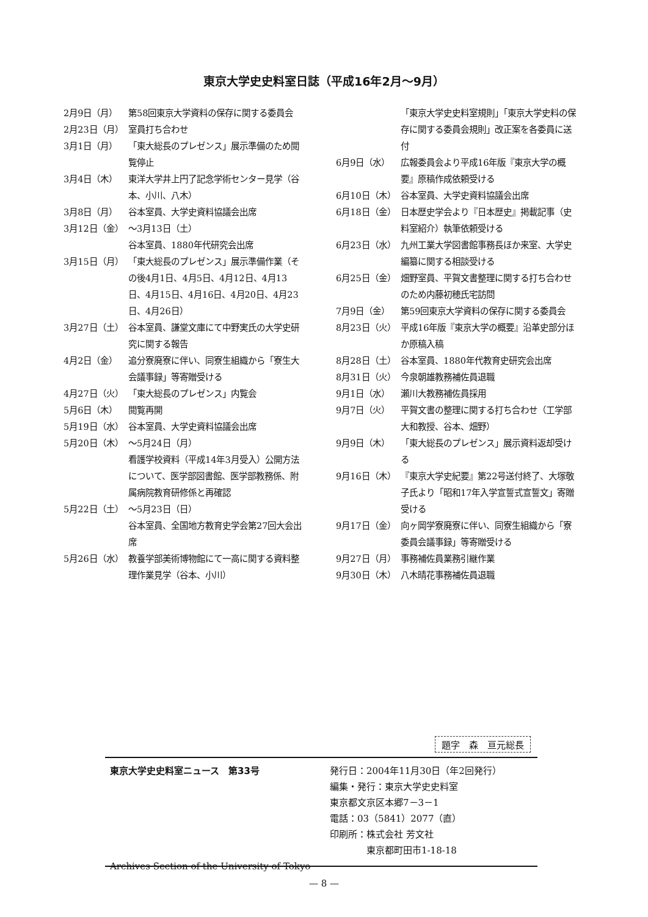東京大学史史料室日誌（平成16年2月～9月）
2月9日（月） 第58回東京大学資料の保存に関する委員会
2月23日（月） 室員打ち合わせ
3月1日（月） 「東大総長のプレゼンス」展示準備のため閲覧停止
3月4日（木） 東洋大学井上円了記念学術センター見学（谷本、小川、八木）
3月8日（月） 谷本室員、大学史資料協議会出席
3月12日（金） ～3月13日（土）
谷本室員、1880年代研究会出席
3月15日（月） 「東大総長のプレゼンス」展示準備作業（その後4月1日、4月5日、4月12日、4月13日、4月15日、4月16日、4月20日、4月23日、4月26日）
3月27日（土） 谷本室員、謙堂文庫にて中野実氏の大学史研究に関する報告
4月2日（金） 追分寮廃寮に伴い、同寮生組織から「寮生大会議事録」等寄贈受ける
4月27日（火） 「東大総長のプレゼンス」内覧会
5月6日（木） 閲覧再開
5月19日（水） 谷本室員、大学史資料協議会出席
5月20日（木） ～5月24日（月）
看護学校資料（平成14年3月受入）公開方法について、医学部図書館、医学部教務係、附属病院教育研修係と再確認
5月22日（土） ～5月23日（日）
谷本室員、全国地方教育史学会第27回大会出席
5月26日（水） 教養学部美術博物館にて一高に関する資料整理作業見学（谷本、小川）
「東京大学史史料室規則」「東京大学史料の保存に関する委員会規則」改正案を各委員に送付
6月9日（水） 広報委員会より平成16年版『東京大学の概要』原稿作成依頼受ける
6月10日（木） 谷本室員、大学史資料協議会出席
6月18日（金） 日本歴史学会より『日本歴史』掲載記事（史料室紹介）執筆依頼受ける
6月23日（水） 九州工業大学図書館事務長ほか来室、大学史編纂に関する相談受ける
6月25日（金） 畑野室員、平賀文書整理に関する打ち合わせのため内藤初穂氏宅訪問
7月9日（金） 第59回東京大学資料の保存に関する委員会
8月23日（火） 平成16年版『東京大学の概要』沿革史部分ほか原稿入稿
8月28日（土） 谷本室員、1880年代教育史研究会出席
8月31日（火） 今泉朝雄教務補佐員退職
9月1日（水） 瀬川大教務補佐員採用
9月7日（火） 平賀文書の整理に関する打ち合わせ（工学部大和教授、谷本、畑野）
9月9日（木） 「東大総長のプレゼンス」展示資料返却受ける
9月16日（木） 『東京大学史紀要』第22号送付終了、大塚敬子氏より「昭和17年入学宣誓式宣誓文」寄贈受ける
9月17日（金） 向ヶ岡学寮廃寮に伴い、同寮生組織から「寮委員会議事録」等寄贈受ける
9月27日（月） 事務補佐員業務引継作業
9月30日（木） 八木晴花事務補佐員退職
題字　森　亘元総長
東京大学史史料室ニュース　第33号
Archives Section of the University of Tokyo
発行日：2004年11月30日（年2回発行）
編集・発行：東京大学史史料室
東京都文京区本郷7－3－1
電話：03（5841）2077（直）
印刷所：株式会社 芳文社
　　　　東京都町田市1-18-18
— 8 —